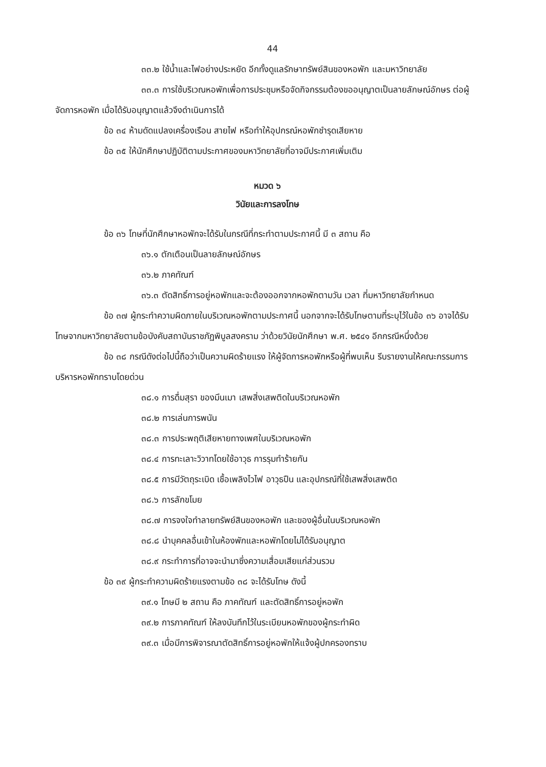44
๓๓.๒ ใช้น้ำและไฟอย่างประหยัด อีกทั้งดูแลรักษาทรัพย์สินของหอพัก และมหาวิทยาลัย
๓๓.๓ การใช้บริเวณหอพักเพื่อการประชุมหรือจัดกิจกรรมต้องขออนุญาตเป็นลายลักษณ์อักษร ต่อผู้จัดการหอพัก เมื่อได้รับอนุญาตแล้วจึงดำเนินการได้
ข้อ ๓๔ ห้ามดัดแปลงเครื่องเรือน สายไฟ หรือทำให้อุปกรณ์หอพักชำรุดเสียหาย
ข้อ ๓๕ ให้นักศึกษาปฏิบัติตามประกาศของมหาวิทยาลัยที่อาจมีประกาศเพิ่มเติม
หมวด ๖
วินัยและการลงโทษ
ข้อ ๓๖ โทษที่นักศึกษาหอพักจะได้รับในกรณีที่กระทำตามประกาศนี้ มี ๓ สถาน คือ
๓๖.๑ ตักเตือนเป็นลายลักษณ์อักษร
๓๖.๒ ภาคทัณฑ์
๓๖.๓ ตัดสิทธิ์การอยู่หอพักและจะต้องออกจากหอพักตามวัน เวลา ที่มหาวิทยาลัยกำหนด
ข้อ ๓๗ ผู้กระทำความผิดภายในบริเวณหอพักตามประกาศนี้ นอกจากจะได้รับโทษตามที่ระบุไว้ในข้อ ๓๖ อาจได้รับโทษจากมหาวิทยาลัยตามข้อบังคับสถาบันราชภัฏพิบูลสงคราม ว่าด้วยวินัยนักศึกษา พ.ศ. ๒๕๔๑ อีกกรณีหนึ่งด้วย
ข้อ ๓๘ กรณีดังต่อไปนี้ถือว่าเป็นความผิดร้ายแรง ให้ผู้จัดการหอพักหรือผู้ที่พบเห็น รีบรายงานให้คณะกรรมการบริหารหอพักทราบโดยด่วน
๓๘.๑ การดื่มสุรา ของมึนเมา เสพสิ่งเสพติดในบริเวณหอพัก
๓๘.๒ การเล่นการพนัน
๓๘.๓ การประพฤติเสียหายทางเพศในบริเวณหอพัก
๓๘.๔ การทะเลาะวิวาทโดยใช้อาวุธ การรุมทำร้ายกัน
๓๘.๕ การมีวัตถุระเบิด เชื้อเพลิงไวไฟ อาวุธปืน และอุปกรณ์ที่ใช้เสพสิ่งเสพติด
๓๘.๖ การลักขโมย
๓๘.๗ การจงใจทำลายทรัพย์สินของหอพัก และของผู้อื่นในบริเวณหอพัก
๓๘.๘ นำบุคคลอื่นเข้าในห้องพักและหอพักโดยไม่ได้รับอนุญาต
๓๘.๙ กระทำการที่อาจจะนำมาซึ่งความเสื่อมเสียแก่ส่วนรวม
ข้อ ๓๙ ผู้กระทำความผิดร้ายแรงตามข้อ ๓๘ จะได้รับโทษ ดังนี้
๓๙.๑ โทษมี ๒ สถาน คือ ภาคทัณฑ์ และตัดสิทธิ์การอยู่หอพัก
๓๙.๒ การภาคทัณฑ์ ให้ลงบันทึกไว้ในระเบียนหอพักของผู้กระทำผิด
๓๙.๓ เมื่อมีการพิจารณาตัดสิทธิ์การอยู่หอพักให้แจ้งผู้ปกครองทราบ